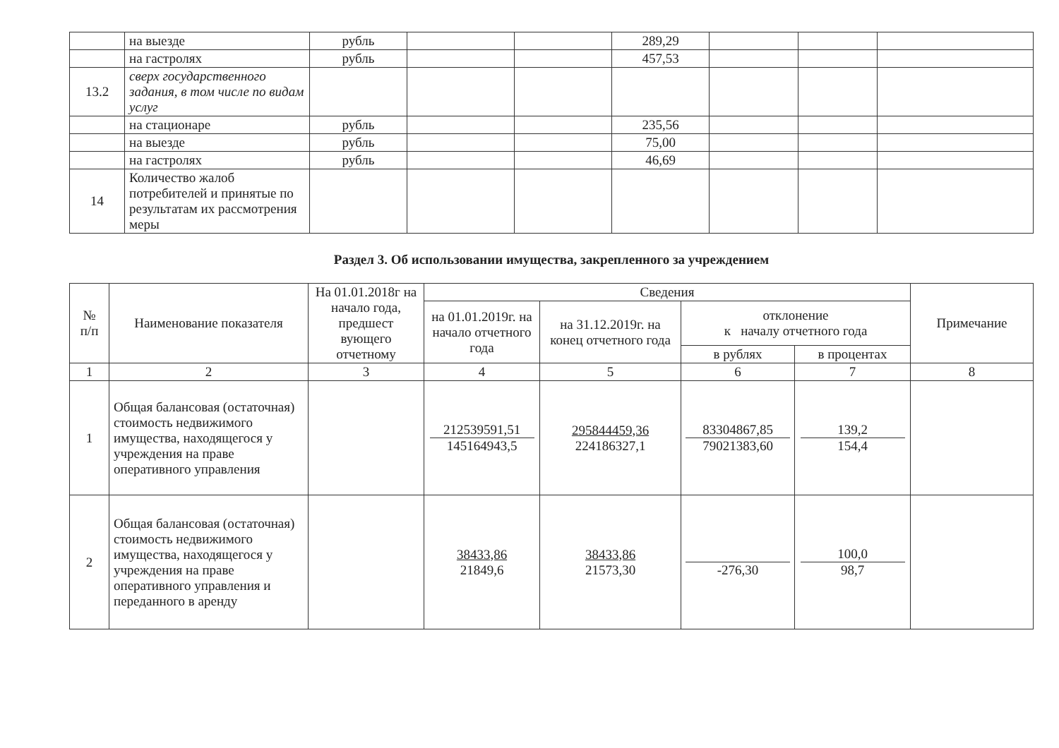| | на выезде | рубль | | | 289,29 | | | |
| | на гастролях | рубль | | | 457,53 | | | |
| 13.2 | сверх государственного задания, в том числе по видам услуг | | | | | | | |
| | на стационаре | рубль | | | 235,56 | | | |
| | на выезде | рубль | | | 75,00 | | | |
| | на гастролях | рубль | | | 46,69 | | | |
| 14 | Количество жалоб потребителей и принятые по результатам их рассмотрения меры | | | | | | | |
Раздел 3. Об использовании имущества, закрепленного за учреждением
| № п/п | Наименование показателя | На 01.01.2018г на начало года, предшест вующего отчетному | Сведения | | | | Примечание |
| --- | --- | --- | --- | --- | --- | --- | --- |
| | | | на 01.01.2019г. на начало отчетного года | на 31.12.2019г. на конец отчетного года | отклонение к началу отчетного года | | |
| | | | | | в рублях | в процентах | |
| 1 | 2 | 3 | 4 | 5 | 6 | 7 | 8 |
| 1 | Общая балансовая (остаточная) стоимость недвижимого имущества, находящегося у учреждения на праве оперативного управления | | 212539591,51 145164943,5 | 295844459,36 224186327,1 | 83304867,85 79021383,60 | 139,2 154,4 | |
| 2 | Общая балансовая (остаточная) стоимость недвижимого имущества, находящегося у учреждения на праве оперативного управления и переданного в аренду | | 38433,86 21849,6 | 38433,86 21573,30 | -276,30 | 100,0 98,7 | |